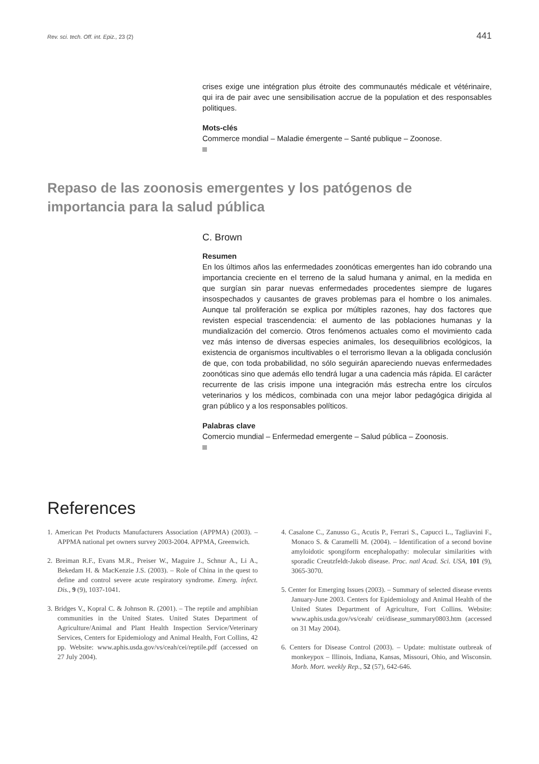Rev. sci. tech. Off. int. Epiz., 23 (2) 441
crises exige une intégration plus étroite des communautés médicale et vétérinaire, qui ira de pair avec une sensibilisation accrue de la population et des responsables politiques.
Mots-clés
Commerce mondial – Maladie émergente – Santé publique – Zoonose.
Repaso de las zoonosis emergentes y los patógenos de importancia para la salud pública
C. Brown
Resumen
En los últimos años las enfermedades zoonóticas emergentes han ido cobrando una importancia creciente en el terreno de la salud humana y animal, en la medida en que surgían sin parar nuevas enfermedades procedentes siempre de lugares insospechados y causantes de graves problemas para el hombre o los animales. Aunque tal proliferación se explica por múltiples razones, hay dos factores que revisten especial trascendencia: el aumento de las poblaciones humanas y la mundialización del comercio. Otros fenómenos actuales como el movimiento cada vez más intenso de diversas especies animales, los desequilibrios ecológicos, la existencia de organismos incultivables o el terrorismo llevan a la obligada conclusión de que, con toda probabilidad, no sólo seguirán apareciendo nuevas enfermedades zoonóticas sino que además ello tendrá lugar a una cadencia más rápida. El carácter recurrente de las crisis impone una integración más estrecha entre los círculos veterinarios y los médicos, combinada con una mejor labor pedagógica dirigida al gran público y a los responsables políticos.
Palabras clave
Comercio mundial – Enfermedad emergente – Salud pública – Zoonosis.
References
1. American Pet Products Manufacturers Association (APPMA) (2003). – APPMA national pet owners survey 2003-2004. APPMA, Greenwich.
2. Breiman R.F., Evans M.R., Preiser W., Maguire J., Schnur A., Li A., Bekedam H. & MacKenzie J.S. (2003). – Role of China in the quest to define and control severe acute respiratory syndrome. Emerg. infect. Dis., 9 (9), 1037-1041.
3. Bridges V., Kopral C. & Johnson R. (2001). – The reptile and amphibian communities in the United States. United States Department of Agriculture/Animal and Plant Health Inspection Service/Veterinary Services, Centers for Epidemiology and Animal Health, Fort Collins, 42 pp. Website: www.aphis.usda.gov/vs/ceah/cei/reptile.pdf (accessed on 27 July 2004).
4. Casalone C., Zanusso G., Acutis P., Ferrari S., Capucci L., Tagliavini F., Monaco S. & Caramelli M. (2004). – Identification of a second bovine amyloidotic spongiform encephalopathy: molecular similarities with sporadic Creutzfeldt-Jakob disease. Proc. natl Acad. Sci. USA, 101 (9), 3065-3070.
5. Center for Emerging Issues (2003). – Summary of selected disease events January-June 2003. Centers for Epidemiology and Animal Health of the United States Department of Agriculture, Fort Collins. Website: www.aphis.usda.gov/vs/ceah/ cei/disease_summary0803.htm (accessed on 31 May 2004).
6. Centers for Disease Control (2003). – Update: multistate outbreak of monkeypox – Illinois, Indiana, Kansas, Missouri, Ohio, and Wisconsin. Morb. Mort. weekly Rep., 52 (57), 642-646.